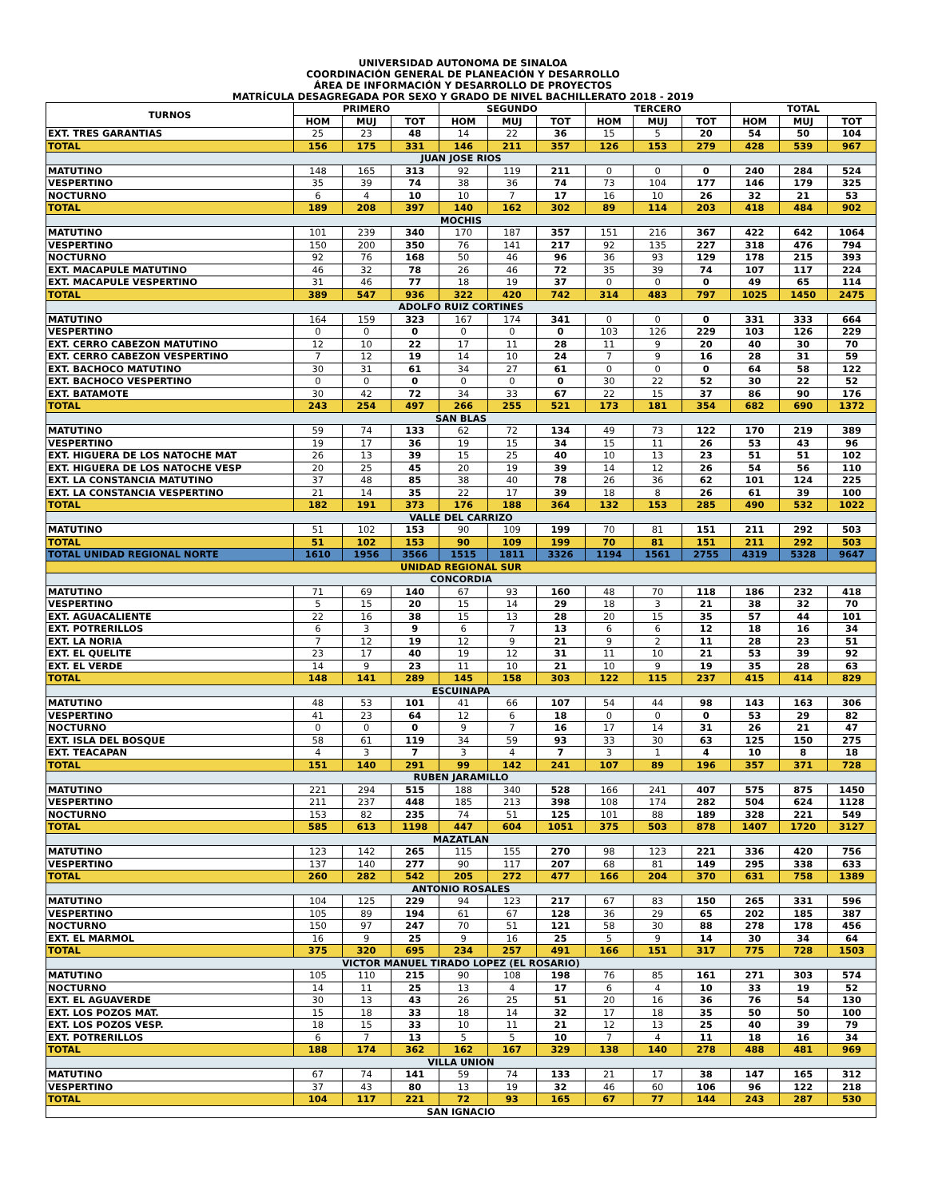UNIVERSIDAD AUTONOMA DE SINALOA
COORDINACIÓN GENERAL DE PLANEACIÓN Y DESARROLLO
ÁREA DE INFORMACIÓN Y DESARROLLO DE PROYECTOS
MATRÍCULA DESAGREGADA POR SEXO Y GRADO DE NIVEL BACHILLERATO 2018 - 2019
| TURNOS | PRIMERO | | | SEGUNDO | | | TERCERO | | | TOTAL | | |
| --- | --- | --- | --- | --- | --- | --- | --- | --- | --- | --- | --- | --- |
| | HOM | MUJ | TOT | HOM | MUJ | TOT | HOM | MUJ | TOT | HOM | MUJ | TOT |
| EXT. TRES GARANTIAS | 25 | 23 | 48 | 14 | 22 | 36 | 15 | 5 | 20 | 54 | 50 | 104 |
| TOTAL | 156 | 175 | 331 | 146 | 211 | 357 | 126 | 153 | 279 | 428 | 539 | 967 |
| JUAN JOSE RIOS | | | | | | | | | | | | |
| MATUTINO | 148 | 165 | 313 | 92 | 119 | 211 | 0 | 0 | 0 | 240 | 284 | 524 |
| VESPERTINO | 35 | 39 | 74 | 38 | 36 | 74 | 73 | 104 | 177 | 146 | 179 | 325 |
| NOCTURNO | 6 | 4 | 10 | 10 | 7 | 17 | 16 | 10 | 26 | 32 | 21 | 53 |
| TOTAL | 189 | 208 | 397 | 140 | 162 | 302 | 89 | 114 | 203 | 418 | 484 | 902 |
| MOCHIS | | | | | | | | | | | | |
| MATUTINO | 101 | 239 | 340 | 170 | 187 | 357 | 151 | 216 | 367 | 422 | 642 | 1064 |
| VESPERTINO | 150 | 200 | 350 | 76 | 141 | 217 | 92 | 135 | 227 | 318 | 476 | 794 |
| NOCTURNO | 92 | 76 | 168 | 50 | 46 | 96 | 36 | 93 | 129 | 178 | 215 | 393 |
| EXT. MACAPULE MATUTINO | 46 | 32 | 78 | 26 | 46 | 72 | 35 | 39 | 74 | 107 | 117 | 224 |
| EXT. MACAPULE VESPERTINO | 31 | 46 | 77 | 18 | 19 | 37 | 0 | 0 | 0 | 49 | 65 | 114 |
| TOTAL | 389 | 547 | 936 | 322 | 420 | 742 | 314 | 483 | 797 | 1025 | 1450 | 2475 |
| ADOLFO RUIZ CORTINES | | | | | | | | | | | | |
| MATUTINO | 164 | 159 | 323 | 167 | 174 | 341 | 0 | 0 | 0 | 331 | 333 | 664 |
| VESPERTINO | 0 | 0 | 0 | 0 | 0 | 0 | 103 | 126 | 229 | 103 | 126 | 229 |
| EXT. CERRO CABEZON MATUTINO | 12 | 10 | 22 | 17 | 11 | 28 | 11 | 9 | 20 | 40 | 30 | 70 |
| EXT. CERRO CABEZON VESPERTINO | 7 | 12 | 19 | 14 | 10 | 24 | 7 | 9 | 16 | 28 | 31 | 59 |
| EXT. BACHOCO MATUTINO | 30 | 31 | 61 | 34 | 27 | 61 | 0 | 0 | 0 | 64 | 58 | 122 |
| EXT. BACHOCO VESPERTINO | 0 | 0 | 0 | 0 | 0 | 0 | 30 | 22 | 52 | 30 | 22 | 52 |
| EXT. BATAMOTE | 30 | 42 | 72 | 34 | 33 | 67 | 22 | 15 | 37 | 86 | 90 | 176 |
| TOTAL | 243 | 254 | 497 | 266 | 255 | 521 | 173 | 181 | 354 | 682 | 690 | 1372 |
| SAN BLAS | | | | | | | | | | | | |
| MATUTINO | 59 | 74 | 133 | 62 | 72 | 134 | 49 | 73 | 122 | 170 | 219 | 389 |
| VESPERTINO | 19 | 17 | 36 | 19 | 15 | 34 | 15 | 11 | 26 | 53 | 43 | 96 |
| EXT. HIGUERA DE LOS NATOCHE MAT | 26 | 13 | 39 | 15 | 25 | 40 | 10 | 13 | 23 | 51 | 51 | 102 |
| EXT. HIGUERA DE LOS NATOCHE VESP | 20 | 25 | 45 | 20 | 19 | 39 | 14 | 12 | 26 | 54 | 56 | 110 |
| EXT. LA CONSTANCIA MATUTINO | 37 | 48 | 85 | 38 | 40 | 78 | 26 | 36 | 62 | 101 | 124 | 225 |
| EXT. LA CONSTANCIA VESPERTINO | 21 | 14 | 35 | 22 | 17 | 39 | 18 | 8 | 26 | 61 | 39 | 100 |
| TOTAL | 182 | 191 | 373 | 176 | 188 | 364 | 132 | 153 | 285 | 490 | 532 | 1022 |
| VALLE DEL CARRIZO | | | | | | | | | | | | |
| MATUTINO | 51 | 102 | 153 | 90 | 109 | 199 | 70 | 81 | 151 | 211 | 292 | 503 |
| TOTAL | 51 | 102 | 153 | 90 | 109 | 199 | 70 | 81 | 151 | 211 | 292 | 503 |
| TOTAL UNIDAD REGIONAL NORTE | 1610 | 1956 | 3566 | 1515 | 1811 | 3326 | 1194 | 1561 | 2755 | 4319 | 5328 | 9647 |
| UNIDAD REGIONAL SUR | | | | | | | | | | | | |
| CONCORDIA | | | | | | | | | | | | |
| MATUTINO | 71 | 69 | 140 | 67 | 93 | 160 | 48 | 70 | 118 | 186 | 232 | 418 |
| VESPERTINO | 5 | 15 | 20 | 15 | 14 | 29 | 18 | 3 | 21 | 38 | 32 | 70 |
| EXT. AGUACALIENTE | 22 | 16 | 38 | 15 | 13 | 28 | 20 | 15 | 35 | 57 | 44 | 101 |
| EXT. POTRERILLOS | 6 | 3 | 9 | 6 | 7 | 13 | 6 | 6 | 12 | 18 | 16 | 34 |
| EXT. LA NORIA | 7 | 12 | 19 | 12 | 9 | 21 | 9 | 2 | 11 | 28 | 23 | 51 |
| EXT. EL QUELITE | 23 | 17 | 40 | 19 | 12 | 31 | 11 | 10 | 21 | 53 | 39 | 92 |
| EXT. EL VERDE | 14 | 9 | 23 | 11 | 10 | 21 | 10 | 9 | 19 | 35 | 28 | 63 |
| TOTAL | 148 | 141 | 289 | 145 | 158 | 303 | 122 | 115 | 237 | 415 | 414 | 829 |
| ESCUINAPA | | | | | | | | | | | | |
| MATUTINO | 48 | 53 | 101 | 41 | 66 | 107 | 54 | 44 | 98 | 143 | 163 | 306 |
| VESPERTINO | 41 | 23 | 64 | 12 | 6 | 18 | 0 | 0 | 0 | 53 | 29 | 82 |
| NOCTURNO | 0 | 0 | 0 | 9 | 7 | 16 | 17 | 14 | 31 | 26 | 21 | 47 |
| EXT. ISLA DEL BOSQUE | 58 | 61 | 119 | 34 | 59 | 93 | 33 | 30 | 63 | 125 | 150 | 275 |
| EXT. TEACAPAN | 4 | 3 | 7 | 3 | 4 | 7 | 3 | 1 | 4 | 10 | 8 | 18 |
| TOTAL | 151 | 140 | 291 | 99 | 142 | 241 | 107 | 89 | 196 | 357 | 371 | 728 |
| RUBEN JARAMILLO | | | | | | | | | | | | |
| MATUTINO | 221 | 294 | 515 | 188 | 340 | 528 | 166 | 241 | 407 | 575 | 875 | 1450 |
| VESPERTINO | 211 | 237 | 448 | 185 | 213 | 398 | 108 | 174 | 282 | 504 | 624 | 1128 |
| NOCTURNO | 153 | 82 | 235 | 74 | 51 | 125 | 101 | 88 | 189 | 328 | 221 | 549 |
| TOTAL | 585 | 613 | 1198 | 447 | 604 | 1051 | 375 | 503 | 878 | 1407 | 1720 | 3127 |
| MAZATLAN | | | | | | | | | | | | |
| MATUTINO | 123 | 142 | 265 | 115 | 155 | 270 | 98 | 123 | 221 | 336 | 420 | 756 |
| VESPERTINO | 137 | 140 | 277 | 90 | 117 | 207 | 68 | 81 | 149 | 295 | 338 | 633 |
| TOTAL | 260 | 282 | 542 | 205 | 272 | 477 | 166 | 204 | 370 | 631 | 758 | 1389 |
| ANTONIO ROSALES | | | | | | | | | | | | |
| MATUTINO | 104 | 125 | 229 | 94 | 123 | 217 | 67 | 83 | 150 | 265 | 331 | 596 |
| VESPERTINO | 105 | 89 | 194 | 61 | 67 | 128 | 36 | 29 | 65 | 202 | 185 | 387 |
| NOCTURNO | 150 | 97 | 247 | 70 | 51 | 121 | 58 | 30 | 88 | 278 | 178 | 456 |
| EXT. EL MARMOL | 16 | 9 | 25 | 9 | 16 | 25 | 5 | 9 | 14 | 30 | 34 | 64 |
| TOTAL | 375 | 320 | 695 | 234 | 257 | 491 | 166 | 151 | 317 | 775 | 728 | 1503 |
| VICTOR MANUEL TIRADO LOPEZ (EL ROSARIO) | | | | | | | | | | | | |
| MATUTINO | 105 | 110 | 215 | 90 | 108 | 198 | 76 | 85 | 161 | 271 | 303 | 574 |
| NOCTURNO | 14 | 11 | 25 | 13 | 4 | 17 | 6 | 4 | 10 | 33 | 19 | 52 |
| EXT. EL AGUAVERDE | 30 | 13 | 43 | 26 | 25 | 51 | 20 | 16 | 36 | 76 | 54 | 130 |
| EXT. LOS POZOS MAT. | 15 | 18 | 33 | 18 | 14 | 32 | 17 | 18 | 35 | 50 | 50 | 100 |
| EXT. LOS POZOS VESP. | 18 | 15 | 33 | 10 | 11 | 21 | 12 | 13 | 25 | 40 | 39 | 79 |
| EXT. POTRERILLOS | 6 | 7 | 13 | 5 | 5 | 10 | 7 | 4 | 11 | 18 | 16 | 34 |
| TOTAL | 188 | 174 | 362 | 162 | 167 | 329 | 138 | 140 | 278 | 488 | 481 | 969 |
| VILLA UNION | | | | | | | | | | | | |
| MATUTINO | 67 | 74 | 141 | 59 | 74 | 133 | 21 | 17 | 38 | 147 | 165 | 312 |
| VESPERTINO | 37 | 43 | 80 | 13 | 19 | 32 | 46 | 60 | 106 | 96 | 122 | 218 |
| TOTAL | 104 | 117 | 221 | 72 | 93 | 165 | 67 | 77 | 144 | 243 | 287 | 530 |
| SAN IGNACIO | | | | | | | | | | | | |